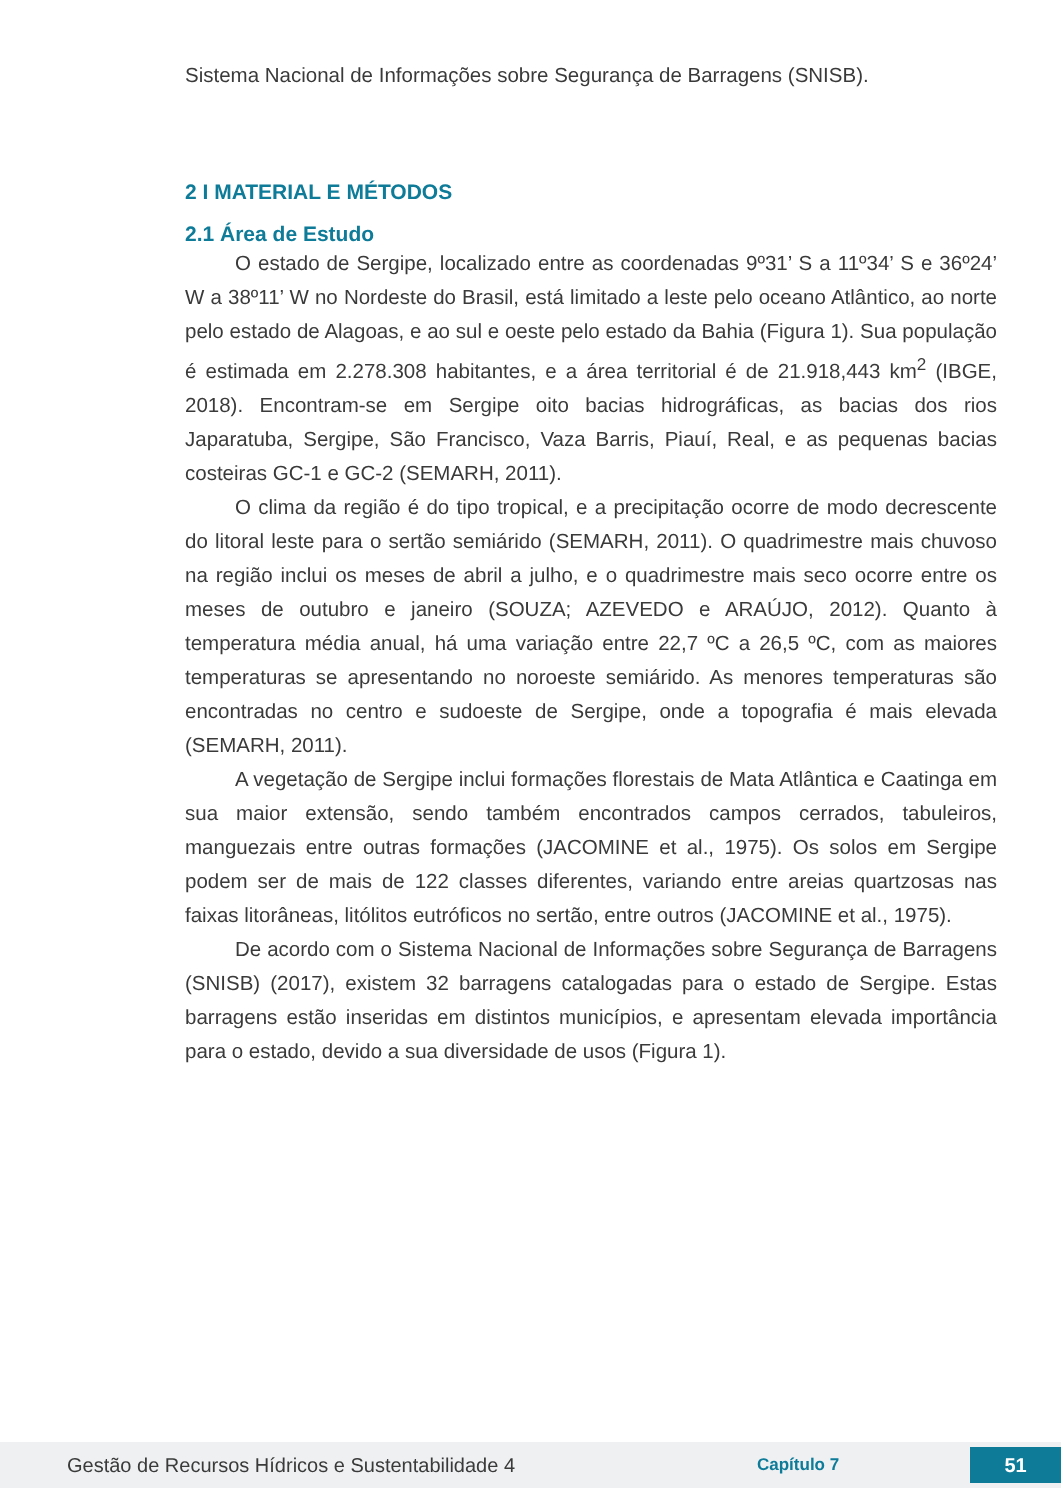Sistema Nacional de Informações sobre Segurança de Barragens (SNISB).
2 I MATERIAL E MÉTODOS
2.1 Área de Estudo
O estado de Sergipe, localizado entre as coordenadas 9º31’ S a 11º34’ S e 36º24’ W a 38º11’ W no Nordeste do Brasil, está limitado a leste pelo oceano Atlântico, ao norte pelo estado de Alagoas, e ao sul e oeste pelo estado da Bahia (Figura 1). Sua população é estimada em 2.278.308 habitantes, e a área territorial é de 21.918,443 km<sup>2</sup> (IBGE, 2018). Encontram-se em Sergipe oito bacias hidrográficas, as bacias dos rios Japaratuba, Sergipe, São Francisco, Vaza Barris, Piauí, Real, e as pequenas bacias costeiras GC-1 e GC-2 (SEMARH, 2011).
O clima da região é do tipo tropical, e a precipitação ocorre de modo decrescente do litoral leste para o sertão semiárido (SEMARH, 2011). O quadrimestre mais chuvoso na região inclui os meses de abril a julho, e o quadrimestre mais seco ocorre entre os meses de outubro e janeiro (SOUZA; AZEVEDO e ARAÚJO, 2012). Quanto à temperatura média anual, há uma variação entre 22,7 ºC a 26,5 ºC, com as maiores temperaturas se apresentando no noroeste semiárido. As menores temperaturas são encontradas no centro e sudoeste de Sergipe, onde a topografia é mais elevada (SEMARH, 2011).
A vegetação de Sergipe inclui formações florestais de Mata Atlântica e Caatinga em sua maior extensão, sendo também encontrados campos cerrados, tabuleiros, manguezais entre outras formações (JACOMINE et al., 1975). Os solos em Sergipe podem ser de mais de 122 classes diferentes, variando entre areias quartzosas nas faixas litorâneas, litólitos eutróficos no sertão, entre outros (JACOMINE et al., 1975).
De acordo com o Sistema Nacional de Informações sobre Segurança de Barragens (SNISB) (2017), existem 32 barragens catalogadas para o estado de Sergipe. Estas barragens estão inseridas em distintos municípios, e apresentam elevada importância para o estado, devido a sua diversidade de usos (Figura 1).
Gestão de Recursos Hídricos e Sustentabilidade 4 Capítulo 7 51